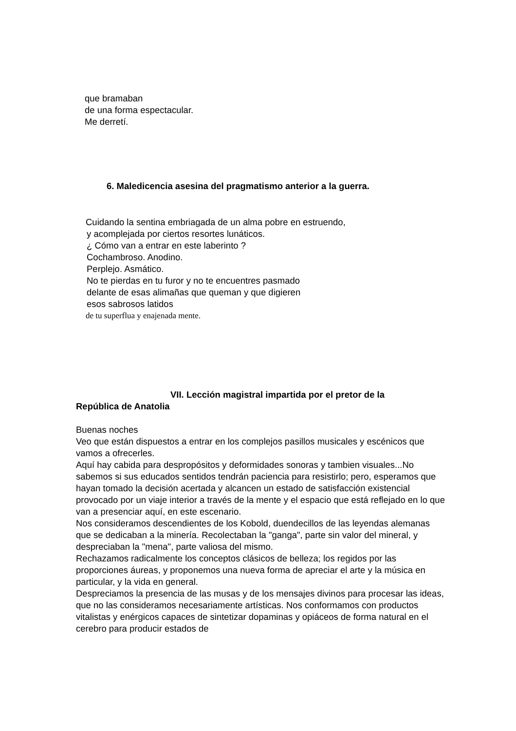que bramaban
de una forma espectacular.
Me derretí.
6. Maledicencia asesina del pragmatismo anterior a la guerra.
Cuidando la sentina embriagada de un alma pobre en estruendo,
y acomplejada por ciertos resortes lunáticos.
¿ Cómo van a entrar en este laberinto ?
Cochambroso. Anodino.
Perplejo. Asmático.
No te pierdas en tu furor y no te encuentres pasmado
delante de esas alimañas que queman y que digieren
esos sabrosos latidos
de tu superflua y enajenada mente.
VII. Lección magistral impartida por el pretor de la
República de Anatolia
Buenas noches
Veo que están dispuestos a entrar en los complejos pasillos musicales y escénicos que vamos a ofrecerles.
Aquí hay cabida para despropósitos y deformidades sonoras y tambien visuales...No sabemos si sus educados sentidos tendrán paciencia para resistirlo; pero, esperamos que hayan tomado la decisión acertada y alcancen un estado de satisfacción existencial provocado por un viaje interior a través de la mente y el espacio que está reflejado en lo que van a presenciar aquí, en este escenario.
Nos consideramos descendientes de los Kobold, duendecillos de las leyendas alemanas que se dedicaban a la minería. Recolectaban la "ganga", parte sin valor del mineral, y despreciaban la "mena", parte valiosa del mismo.
Rechazamos radicalmente los conceptos clásicos de belleza; los regidos por las proporciones áureas, y proponemos una nueva forma de apreciar el arte y la música en particular, y la vida en general.
Despreciamos la presencia de las musas y de los mensajes divinos para procesar las ideas, que no las consideramos necesariamente artísticas. Nos conformamos con productos vitalistas y enérgicos capaces de sintetizar dopaminas y opiáceos de forma natural en el cerebro para producir estados de